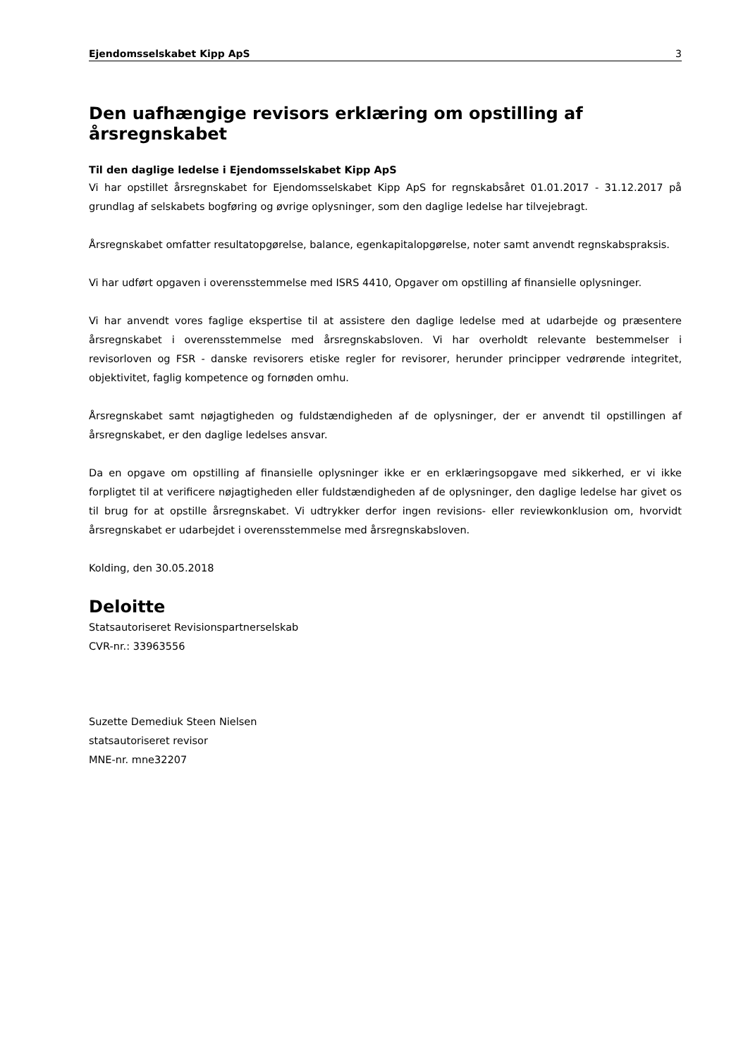Ejendomsselskabet Kipp ApS 3
Den uafhængige revisors erklæring om opstilling af årsregnskabet
Til den daglige ledelse i Ejendomsselskabet Kipp ApS
Vi har opstillet årsregnskabet for Ejendomsselskabet Kipp ApS for regnskabsåret 01.01.2017 - 31.12.2017 på grundlag af selskabets bogføring og øvrige oplysninger, som den daglige ledelse har tilvejebragt.
Årsregnskabet omfatter resultatopgørelse, balance, egenkapitalopgørelse, noter samt anvendt regnskabspraksis.
Vi har udført opgaven i overensstemmelse med ISRS 4410, Opgaver om opstilling af finansielle oplysninger.
Vi har anvendt vores faglige ekspertise til at assistere den daglige ledelse med at udarbejde og præsentere årsregnskabet i overensstemmelse med årsregnskabsloven. Vi har overholdt relevante bestemmelser i revisorloven og FSR - danske revisorers etiske regler for revisorer, herunder principper vedrørende integritet, objektivitet, faglig kompetence og fornøden omhu.
Årsregnskabet samt nøjagtigheden og fuldstændigheden af de oplysninger, der er anvendt til opstillingen af årsregnskabet, er den daglige ledelses ansvar.
Da en opgave om opstilling af finansielle oplysninger ikke er en erklæringsopgave med sikkerhed, er vi ikke forpligtet til at verificere nøjagtigheden eller fuldstændigheden af de oplysninger, den daglige ledelse har givet os til brug for at opstille årsregnskabet. Vi udtrykker derfor ingen revisions- eller reviewkonklusion om, hvorvidt årsregnskabet er udarbejdet i overensstemmelse med årsregnskabsloven.
Kolding, den 30.05.2018
Deloitte
Statsautoriseret Revisionspartnerselskab
CVR-nr.: 33963556
Suzette Demediuk Steen Nielsen
statsautoriseret revisor
MNE-nr. mne32207